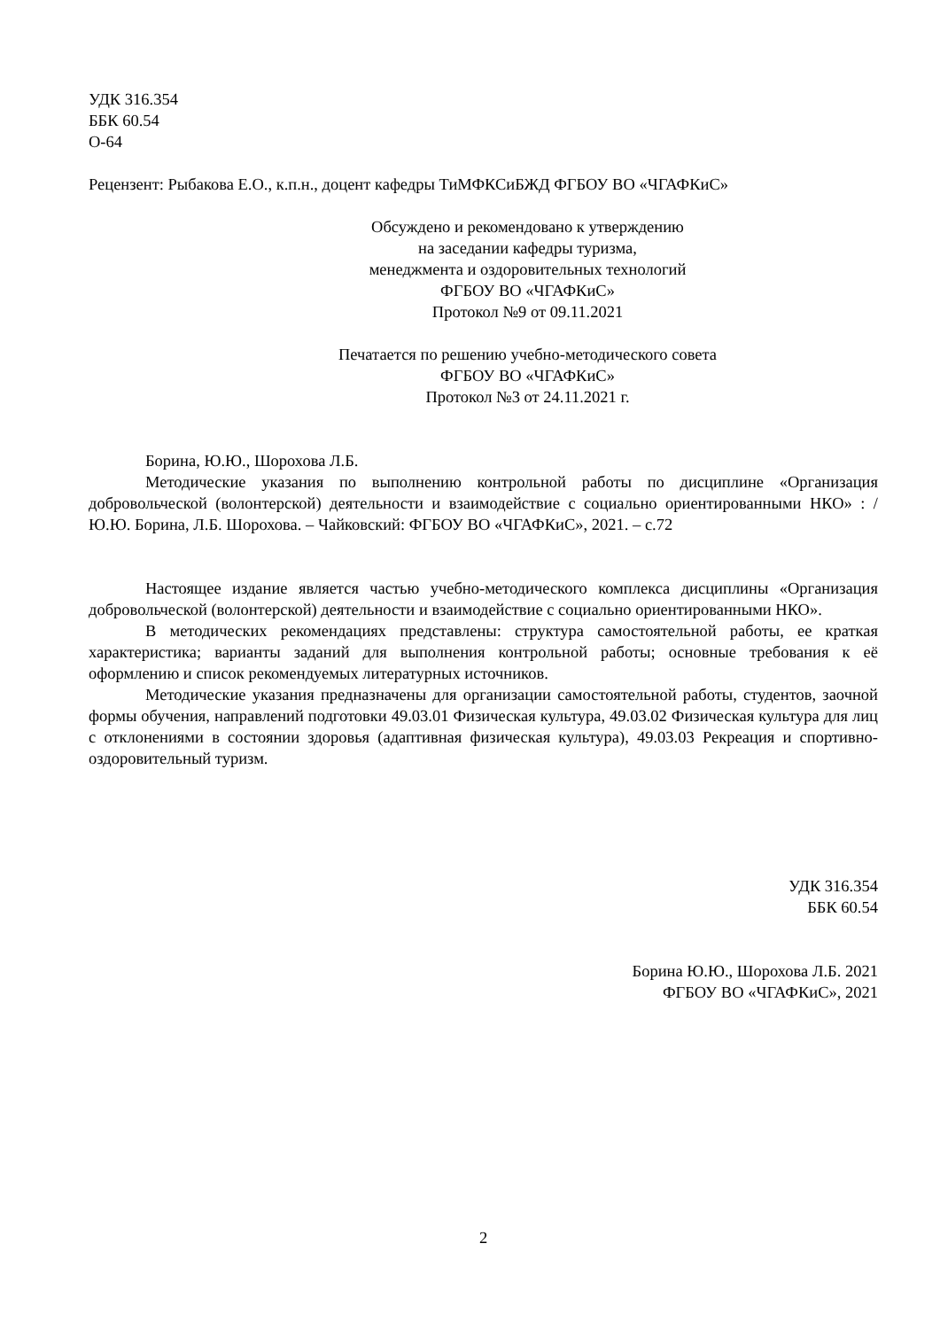УДК 316.354
ББК 60.54
О-64
Рецензент: Рыбакова Е.О., к.п.н., доцент кафедры ТиМФКСиБЖД ФГБОУ ВО «ЧГАФКиС»
Обсуждено и рекомендовано к утверждению
на заседании кафедры туризма,
менеджмента и оздоровительных технологий
ФГБОУ ВО «ЧГАФКиС»
Протокол №9 от 09.11.2021
Печатается по решению учебно-методического совета
ФГБОУ ВО «ЧГАФКиС»
Протокол №3 от 24.11.2021 г.
Борина, Ю.Ю., Шорохова Л.Б.
Методические указания по выполнению контрольной работы по дисциплине «Организация добровольческой (волонтерской) деятельности и взаимодействие с социально ориентированными НКО» : / Ю.Ю. Борина, Л.Б. Шорохова. – Чайковский: ФГБОУ ВО «ЧГАФКиС», 2021. – с.72
Настоящее издание является частью учебно-методического комплекса дисциплины «Организация добровольческой (волонтерской) деятельности и взаимодействие с социально ориентированными НКО».
В методических рекомендациях представлены: структура самостоятельной работы, ее краткая характеристика; варианты заданий для выполнения контрольной работы; основные требования к её оформлению и список рекомендуемых литературных источников.
Методические указания предназначены для организации самостоятельной работы, студентов, заочной формы обучения, направлений подготовки 49.03.01 Физическая культура, 49.03.02 Физическая культура для лиц с отклонениями в состоянии здоровья (адаптивная физическая культура), 49.03.03 Рекреация и спортивно-оздоровительный туризм.
УДК 316.354
ББК 60.54
Борина Ю.Ю., Шорохова Л.Б. 2021
ФГБОУ ВО «ЧГАФКиС», 2021
2